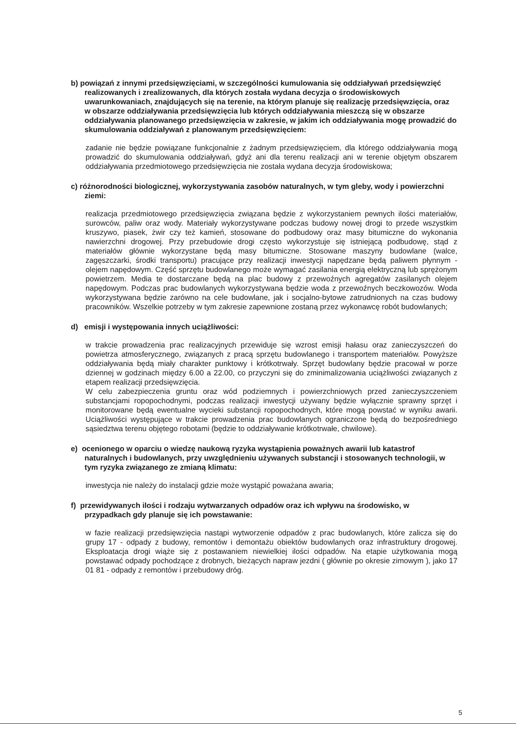b) powiązań z innymi przedsięwzięciami, w szczególności kumulowania się oddziaływań przedsięwzięć realizowanych i zrealizowanych, dla których została wydana decyzja o środowiskowych uwarunkowaniach, znajdujących się na terenie, na którym planuje się realizację przedsięwzięcia, oraz w obszarze oddziaływania przedsięwzięcia lub których oddziaływania mieszczą się w obszarze oddziaływania planowanego przedsięwzięcia w zakresie, w jakim ich oddziaływania mogę prowadzić do skumulowania oddziaływań z planowanym przedsięwzięciem:
zadanie nie będzie powiązane funkcjonalnie z żadnym przedsięwzięciem, dla którego oddziaływania mogą prowadzić do skumulowania oddziaływań, gdyż ani dla terenu realizacji ani w terenie objętym obszarem oddziaływania przedmiotowego przedsięwzięcia nie została wydana decyzja środowiskowa;
c) różnorodności biologicznej, wykorzystywania zasobów naturalnych, w tym gleby, wody i powierzchni ziemi:
realizacja przedmiotowego przedsięwzięcia związana będzie z wykorzystaniem pewnych ilości materiałów, surowców, paliw oraz wody. Materiały wykorzystywane podczas budowy nowej drogi to przede wszystkim kruszywo, piasek, żwir czy też kamień, stosowane do podbudowy oraz masy bitumiczne do wykonania nawierzchni drogowej. Przy przebudowie drogi często wykorzystuje się istniejącą podbudowę, stąd z materiałów głównie wykorzystane będą masy bitumiczne. Stosowane maszyny budowlane (walce, zagęszczarki, środki transportu) pracujące przy realizacji inwestycji napędzane będą paliwem płynnym - olejem napędowym. Część sprzętu budowlanego może wymagać zasilania energią elektryczną lub sprężonym powietrzem. Media te dostarczane będą na plac budowy z przewoźnych agregatów zasilanych olejem napędowym. Podczas prac budowlanych wykorzystywana będzie woda z przewoźnych beczkowozów. Woda wykorzystywana będzie zarówno na cele budowlane, jak i socjalno-bytowe zatrudnionych na czas budowy pracowników. Wszelkie potrzeby w tym zakresie zapewnione zostaną przez wykonawcę robót budowlanych;
d) emisji i występowania innych uciążliwości:
w trakcie prowadzenia prac realizacyjnych przewiduje się wzrost emisji hałasu oraz zanieczyszczeń do powietrza atmosferycznego, związanych z pracą sprzętu budowlanego i transportem materiałów. Powyższe oddziaływania będą miały charakter punktowy i krótkotrwały. Sprzęt budowlany będzie pracował w porze dziennej w godzinach między 6.00 a 22.00, co przyczyni się do zminimalizowania uciążliwości związanych z etapem realizacji przedsięwzięcia.
W celu zabezpieczenia gruntu oraz wód podziemnych i powierzchniowych przed zanieczyszczeniem substancjami ropopochodnymi, podczas realizacji inwestycji używany będzie wyłącznie sprawny sprzęt i monitorowane będą ewentualne wycieki substancji ropopochodnych, które mogą powstać w wyniku awarii. Uciążliwości występujące w trakcie prowadzenia prac budowlanych ograniczone będą do bezpośredniego sąsiedztwa terenu objętego robotami (będzie to oddziaływanie krótkotrwałe, chwilowe).
e) ocenionego w oparciu o wiedzę naukową ryzyka wystąpienia poważnych awarii lub katastrof naturalnych i budowlanych, przy uwzględnieniu używanych substancji i stosowanych technologii, w tym ryzyka związanego ze zmianą klimatu:
inwestycja nie należy do instalacji gdzie może wystąpić poważana awaria;
f) przewidywanych ilości i rodzaju wytwarzanych odpadów oraz ich wpływu na środowisko, w przypadkach gdy planuje się ich powstawanie:
w fazie realizacji przedsięwzięcia nastąpi wytworzenie odpadów z prac budowlanych, które zalicza się do grupy 17 - odpady z budowy, remontów i demontażu obiektów budowlanych oraz infrastruktury drogowej. Eksploatacja drogi wiąże się z postawaniem niewielkiej ilości odpadów. Na etapie użytkowania mogą powstawać odpady pochodzące z drobnych, bieżących napraw jezdni ( głównie po okresie zimowym ), jako 17 01 81 - odpady z remontów i przebudowy dróg.
5